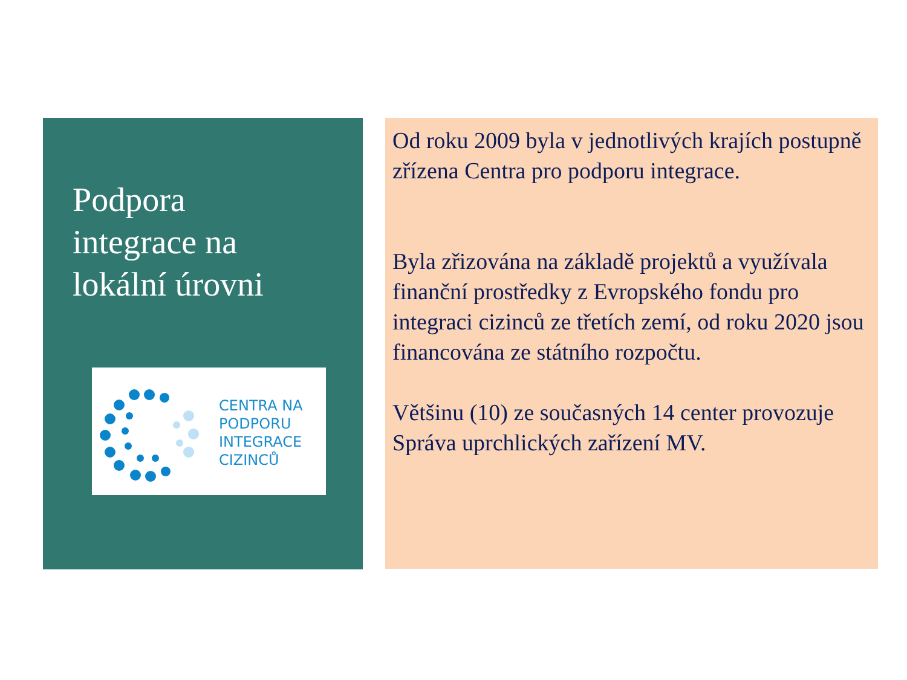Podpora
integrace na
lokální úrovni
CENTRA NA
PODPORU
INTEGRACE
CIZINCŮ
Od roku 2009 byla v jednotlivých krajích postupně zřízena Centra pro podporu integrace.
Byla zřizována na základě projektů a využívala finanční prostředky z Evropského fondu pro integraci cizinců ze třetích zemí, od roku 2020 jsou financována ze státního rozpočtu.
Většinu (10) ze současných 14 center provozuje Správa uprchlických zařízení MV.